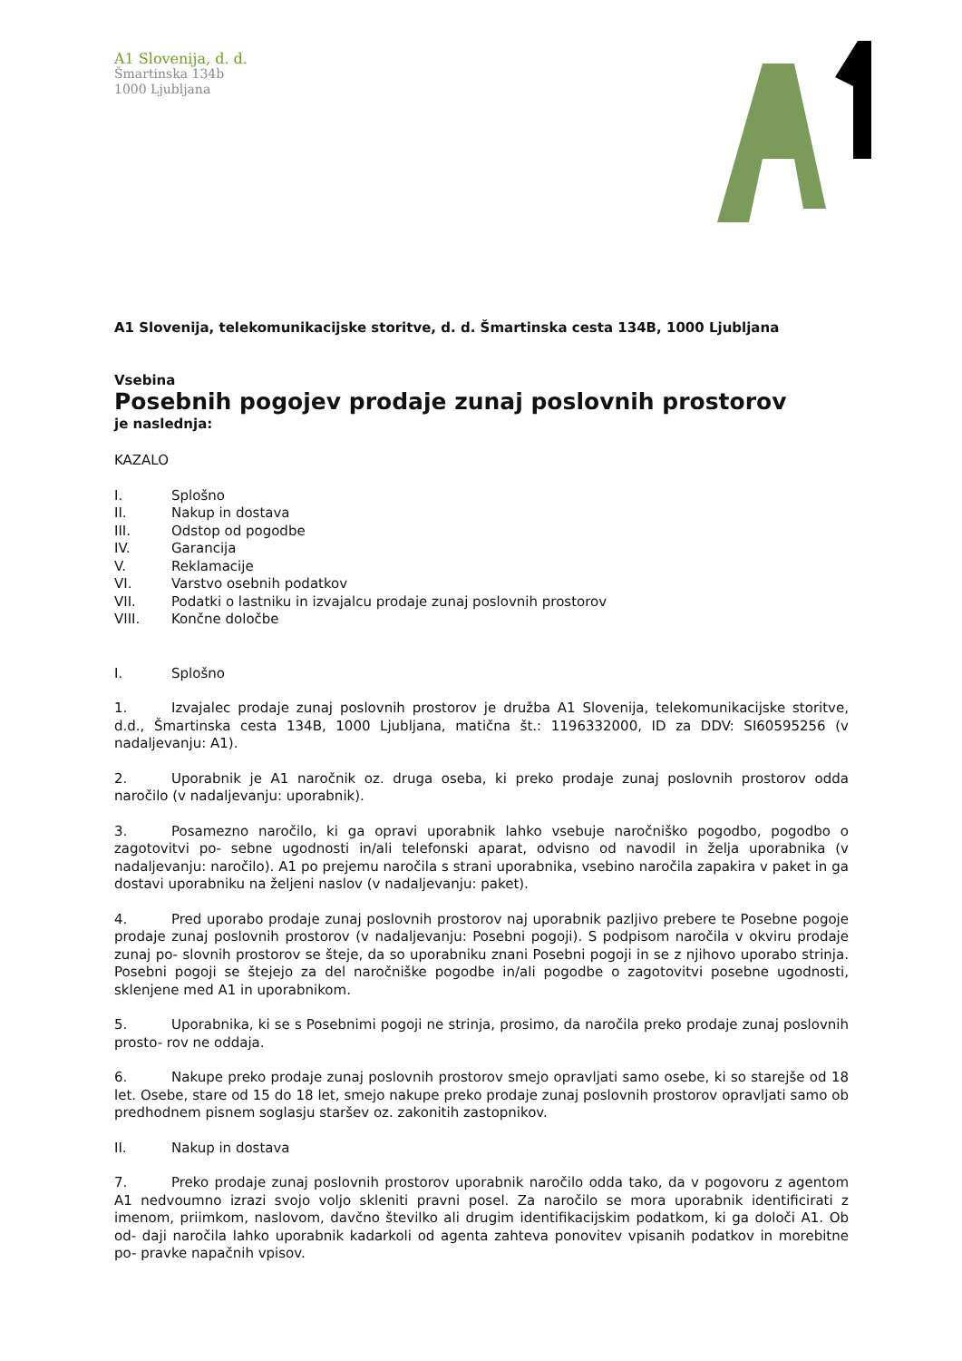A1 Slovenija, d. d.
Šmartinska 134b
1000 Ljubljana
A1 Slovenija, telekomunikacijske storitve, d. d. Šmartinska cesta 134B, 1000 Ljubljana
Vsebina
Posebnih pogojev prodaje zunaj poslovnih prostorov
je naslednja:
KAZALO
I. Splošno
II. Nakup in dostava
III. Odstop od pogodbe
IV. Garancija
V. Reklamacije
VI. Varstvo osebnih podatkov
VII. Podatki o lastniku in izvajalcu prodaje zunaj poslovnih prostorov
VIII. Končne določbe
I. Splošno
1. Izvajalec prodaje zunaj poslovnih prostorov je družba A1 Slovenija, telekomunikacijske storitve, d.d., Šmartinska cesta 134B, 1000 Ljubljana, matična št.: 1196332000, ID za DDV: SI60595256 (v nadaljevanju: A1).
2. Uporabnik je A1 naročnik oz. druga oseba, ki preko prodaje zunaj poslovnih prostorov odda naročilo (v nadaljevanju: uporabnik).
3. Posamezno naročilo, ki ga opravi uporabnik lahko vsebuje naročniško pogodbo, pogodbo o zagotovitvi po- sebne ugodnosti in/ali telefonski aparat, odvisno od navodil in želja uporabnika (v nadaljevanju: naročilo). A1 po prejemu naročila s strani uporabnika, vsebino naročila zapakira v paket in ga dostavi uporabniku na željeni naslov (v nadaljevanju: paket).
4. Pred uporabo prodaje zunaj poslovnih prostorov naj uporabnik pazljivo prebere te Posebne pogoje prodaje zunaj poslovnih prostorov (v nadaljevanju: Posebni pogoji). S podpisom naročila v okviru prodaje zunaj po- slovnih prostorov se šteje, da so uporabniku znani Posebni pogoji in se z njihovo uporabo strinja. Posebni pogoji se štejejo za del naročniške pogodbe in/ali pogodbe o zagotovitvi posebne ugodnosti, sklenjene med A1 in uporabnikom.
5. Uporabnika, ki se s Posebnimi pogoji ne strinja, prosimo, da naročila preko prodaje zunaj poslovnih prosto- rov ne oddaja.
6. Nakupe preko prodaje zunaj poslovnih prostorov smejo opravljati samo osebe, ki so starejše od 18 let. Osebe, stare od 15 do 18 let, smejo nakupe preko prodaje zunaj poslovnih prostorov opravljati samo ob predhodnem pisnem soglasju staršev oz. zakonitih zastopnikov.
II. Nakup in dostava
7. Preko prodaje zunaj poslovnih prostorov uporabnik naročilo odda tako, da v pogovoru z agentom A1 nedvoumno izrazi svojo voljo skleniti pravni posel. Za naročilo se mora uporabnik identificirati z imenom, priimkom, naslovom, davčno številko ali drugim identifikacijskim podatkom, ki ga določi A1. Ob od- daji naročila lahko uporabnik kadarkoli od agenta zahteva ponovitev vpisanih podatkov in morebitne po- pravke napačnih vpisov.